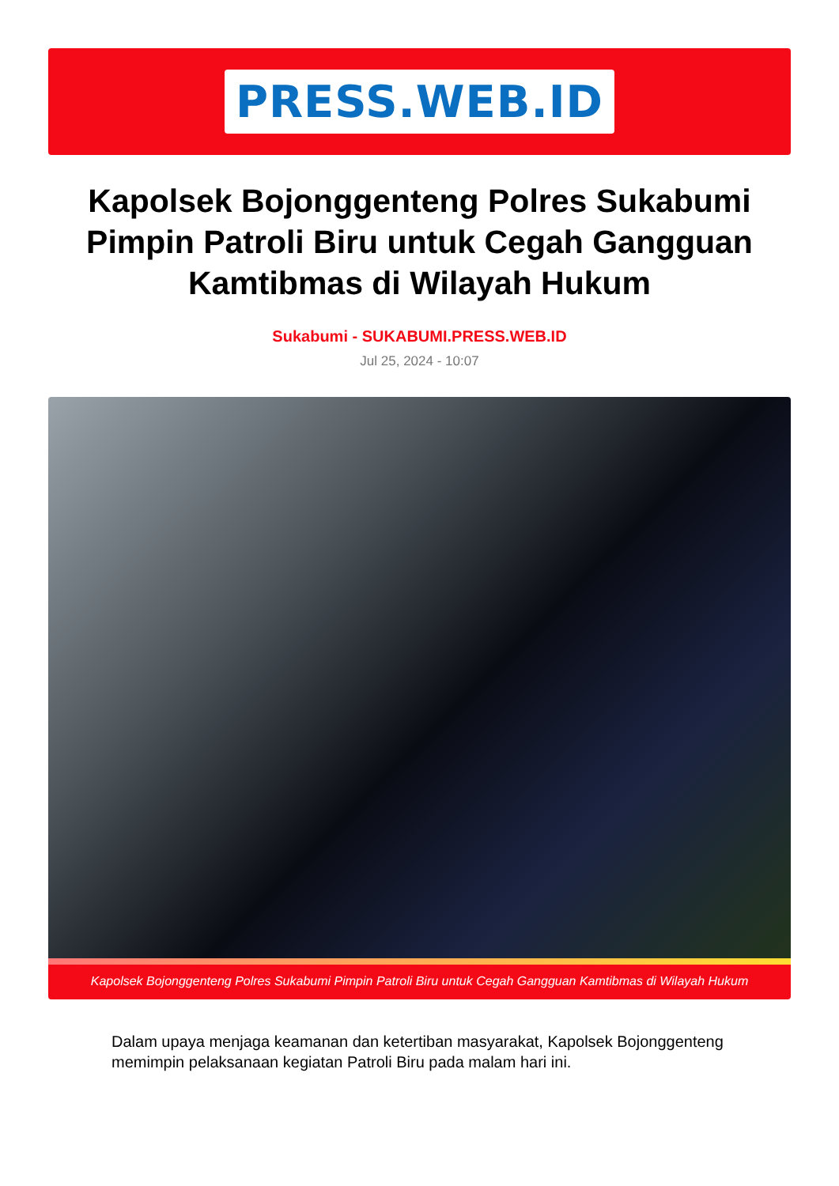PRESS.WEB.ID
Kapolsek Bojonggenteng Polres Sukabumi Pimpin Patroli Biru untuk Cegah Gangguan Kamtibmas di Wilayah Hukum
Sukabumi - SUKABUMI.PRESS.WEB.ID
Jul 25, 2024 - 10:07
Kapolsek Bojonggenteng Polres Sukabumi Pimpin Patroli Biru untuk Cegah Gangguan Kamtibmas di Wilayah Hukum
Dalam upaya menjaga keamanan dan ketertiban masyarakat, Kapolsek Bojonggenteng memimpin pelaksanaan kegiatan Patroli Biru pada malam hari ini.